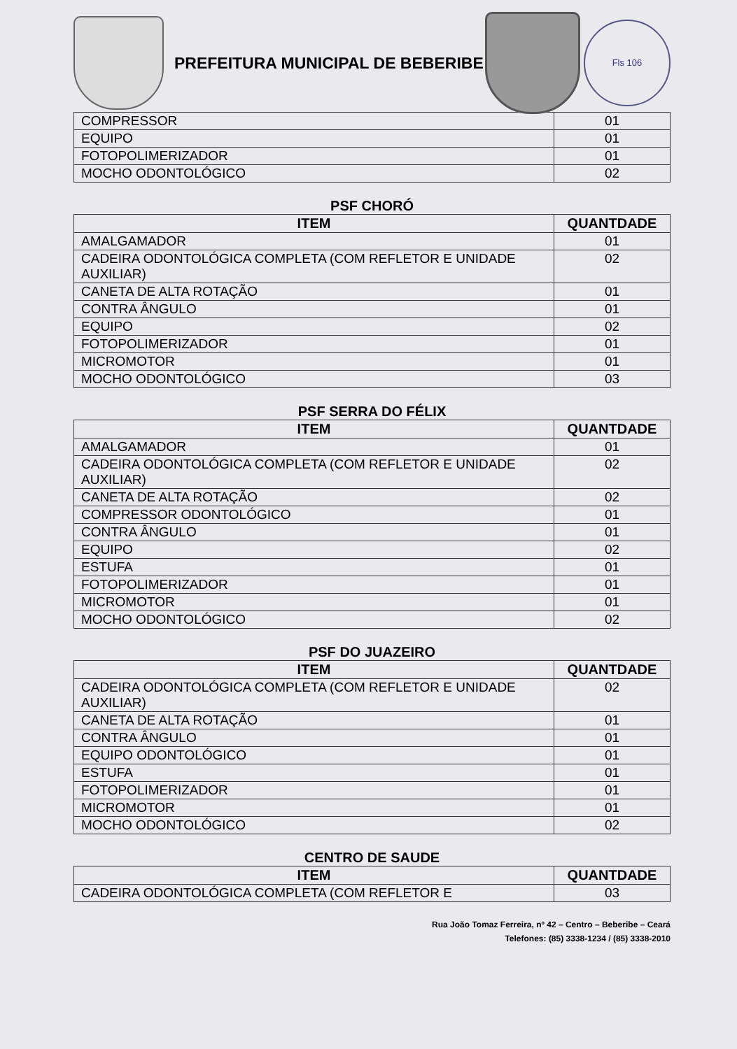PREFEITURA MUNICIPAL DE BEBERIBE
Fls 106
| COMPRESSOR | 01 |
| EQUIPO | 01 |
| FOTOPOLIMERIZADOR | 01 |
| MOCHO ODONTOLÓGICO | 02 |
PSF CHORÓ
| ITEM | QUANTDADE |
| --- | --- |
| AMALGAMADOR | 01 |
| CADEIRA ODONTOLÓGICA COMPLETA (COM REFLETOR E UNIDADE AUXILIAR) | 02 |
| CANETA DE ALTA ROTAÇÃO | 01 |
| CONTRA ÂNGULO | 01 |
| EQUIPO | 02 |
| FOTOPOLIMERIZADOR | 01 |
| MICROMOTOR | 01 |
| MOCHO ODONTOLÓGICO | 03 |
PSF SERRA DO FÉLIX
| ITEM | QUANTDADE |
| --- | --- |
| AMALGAMADOR | 01 |
| CADEIRA ODONTOLÓGICA COMPLETA (COM REFLETOR E UNIDADE AUXILIAR) | 02 |
| CANETA DE ALTA ROTAÇÃO | 02 |
| COMPRESSOR ODONTOLÓGICO | 01 |
| CONTRA ÂNGULO | 01 |
| EQUIPO | 02 |
| ESTUFA | 01 |
| FOTOPOLIMERIZADOR | 01 |
| MICROMOTOR | 01 |
| MOCHO ODONTOLÓGICO | 02 |
PSF DO JUAZEIRO
| ITEM | QUANTDADE |
| --- | --- |
| CADEIRA ODONTOLÓGICA COMPLETA (COM REFLETOR E UNIDADE AUXILIAR) | 02 |
| CANETA DE ALTA ROTAÇÃO | 01 |
| CONTRA ÂNGULO | 01 |
| EQUIPO ODONTOLÓGICO | 01 |
| ESTUFA | 01 |
| FOTOPOLIMERIZADOR | 01 |
| MICROMOTOR | 01 |
| MOCHO ODONTOLÓGICO | 02 |
CENTRO DE SAUDE
| ITEM | QUANTDADE |
| --- | --- |
| CADEIRA ODONTOLÓGICA COMPLETA (COM REFLETOR E | 03 |
Rua João Tomaz Ferreira, nº 42 – Centro – Beberibe – Ceará
Telefones: (85) 3338-1234 / (85) 3338-2010